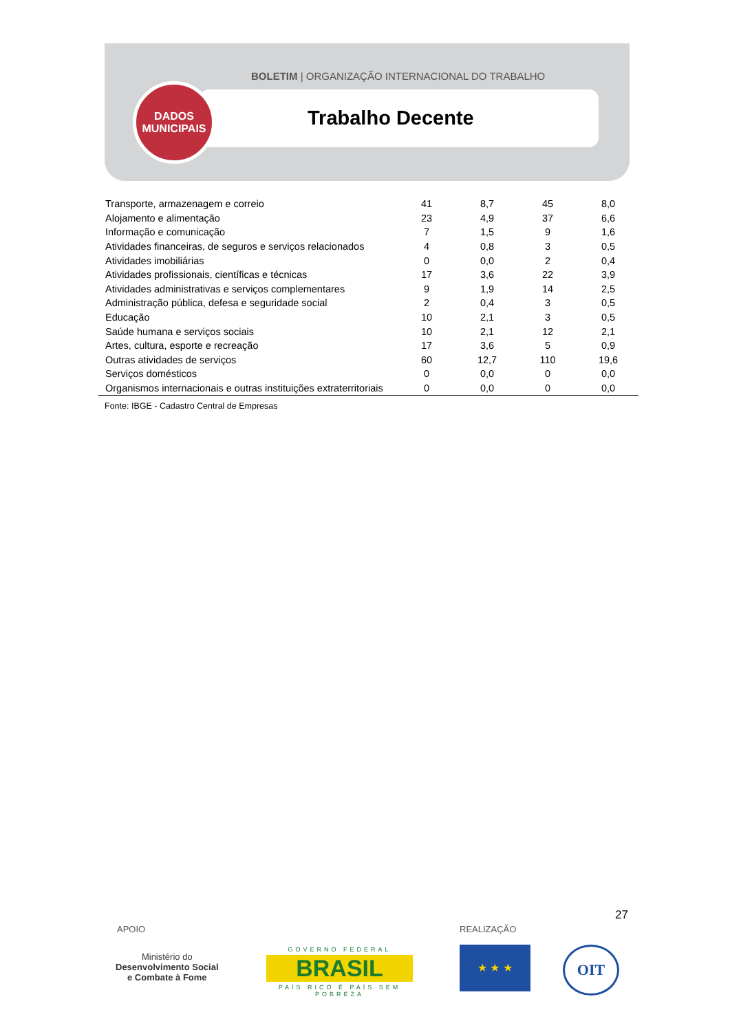BOLETIM | ORGANIZAÇÃO INTERNACIONAL DO TRABALHO
DADOS
MUNICIPAIS
Trabalho Decente
| Transporte, armazenagem e correio | 41 | 8,7 | 45 | 8,0 |
| Alojamento e alimentação | 23 | 4,9 | 37 | 6,6 |
| Informação e comunicação | 7 | 1,5 | 9 | 1,6 |
| Atividades financeiras, de seguros e serviços relacionados | 4 | 0,8 | 3 | 0,5 |
| Atividades imobiliárias | 0 | 0,0 | 2 | 0,4 |
| Atividades profissionais, científicas e técnicas | 17 | 3,6 | 22 | 3,9 |
| Atividades administrativas e serviços complementares | 9 | 1,9 | 14 | 2,5 |
| Administração pública, defesa e seguridade social | 2 | 0,4 | 3 | 0,5 |
| Educação | 10 | 2,1 | 3 | 0,5 |
| Saúde humana e serviços sociais | 10 | 2,1 | 12 | 2,1 |
| Artes, cultura, esporte e recreação | 17 | 3,6 | 5 | 0,9 |
| Outras atividades de serviços | 60 | 12,7 | 110 | 19,6 |
| Serviços domésticos | 0 | 0,0 | 0 | 0,0 |
| Organismos internacionais e outras instituições extraterritoriais | 0 | 0,0 | 0 | 0,0 |
Fonte: IBGE - Cadastro Central de Empresas
27
APOIO REALIZAÇÃO
Ministério do
Desenvolvimento Social
e Combate à Fome
GOVERNO FEDERAL
BRASIL
PAÍS RICO É PAÍS SEM POBREZA
★ ★ ★ OIT